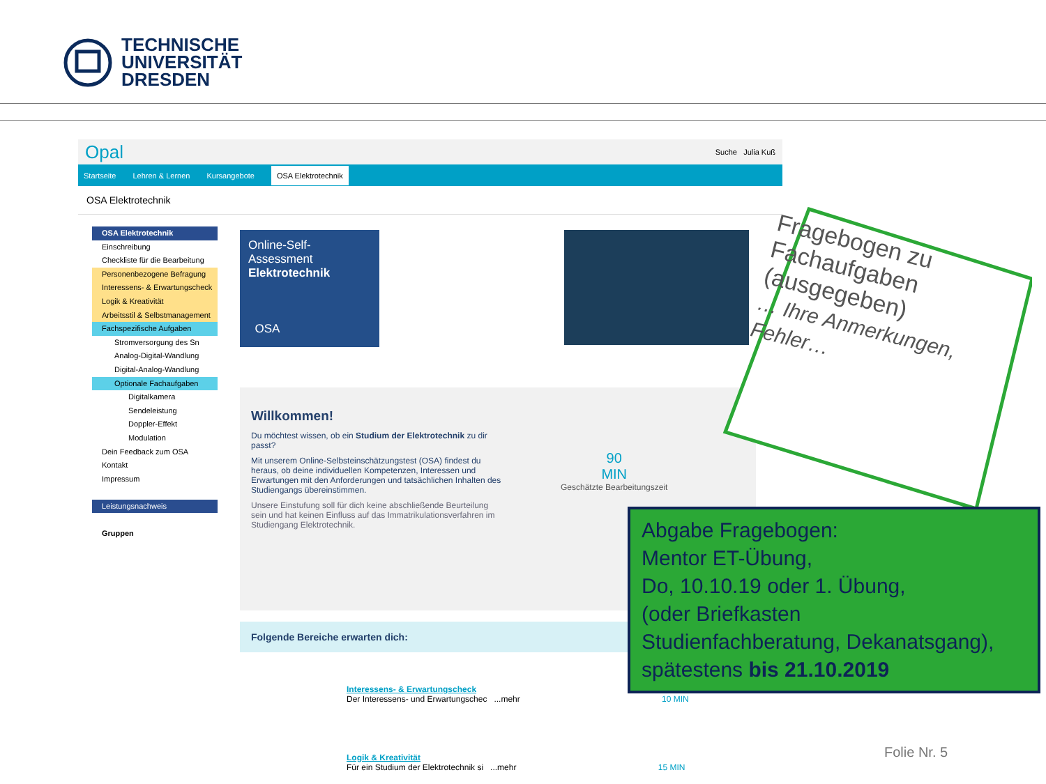TECHNISCHE
UNIVERSITÄT
DRESDEN
Opal Suche Julia Kuß
Startseite Lehren & Lernen Kursangebote OSA Elektrotechnik
OSA Elektrotechnik
OSA Elektrotechnik
Einschreibung
Checkliste für die Bearbeitung
Personenbezogene Befragung
Interessens- & Erwartungscheck
Logik & Kreativität
Arbeitsstil & Selbstmanagement
Fachspezifische Aufgaben
Stromversorgung des Sn
Analog-Digital-Wandlung
Digital-Analog-Wandlung
Optionale Fachaufgaben
Digitalkamera
Sendeleistung
Doppler-Effekt
Modulation
Dein Feedback zum OSA
Kontakt
Impressum
Leistungsnachweis
Gruppen
Online-Self-Assessment
Elektrotechnik
OSA
Willkommen!
Du möchtest wissen, ob ein Studium der Elektrotechnik zu dir passt?
Mit unserem Online-Selbsteinschätzungstest (OSA) findest du heraus, ob deine individuellen Kompetenzen, Interessen und Erwartungen mit den Anforderungen und tatsächlichen Inhalten des Studiengangs übereinstimmen.
Unsere Einstufung soll für dich keine abschließende Beurteilung sein und hat keinen Einfluss auf das Immatrikulationsverfahren im Studiengang Elektrotechnik.
90
MIN
Geschätzte Bearbeitungszeit
Folgende Bereiche erwarten dich:
Interessens- & Erwartungscheck
Der Interessens- und Erwartungschec ...mehr 10 MIN
Logik & Kreativität
Für ein Studium der Elektrotechnik si ...mehr 15 MIN
Fragebogen zu Fachaufgaben (ausgegeben)
… Ihre Anmerkungen, Fehler…
Abgabe Fragebogen:
Mentor ET-Übung,
Do, 10.10.19 oder 1. Übung,
(oder Briefkasten
Studienfachberatung, Dekanatsgang),
spätestens bis 21.10.2019
Folie Nr. 5